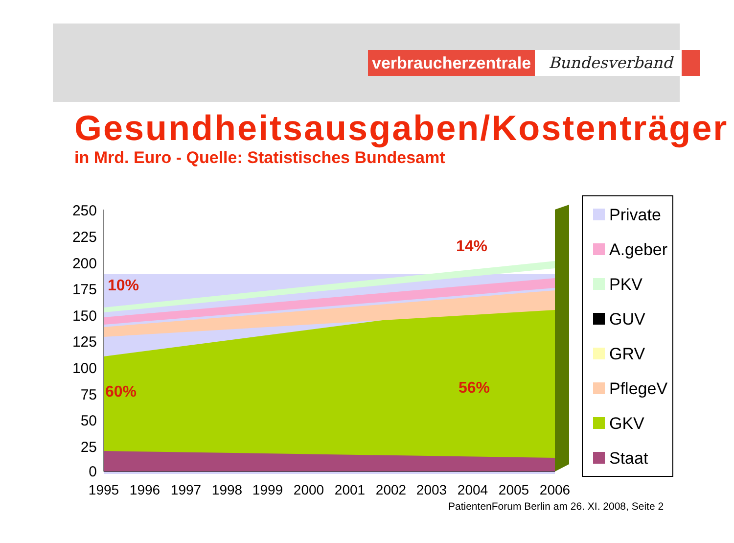verbraucherzentrale
Bundesverband
Gesundheitsausgaben/Kostenträger
in Mrd. Euro - Quelle: Statistisches Bundesamt
250
225
200
175
150
125
100
75
50
25
0
1995
1996
1997
1998
1999
2000
2001
2002
2003
2004
2005
2006
10%
60%
14%
56%
Private
A.geber
PKV
GUV
GRV
PflegeV
GKV
Staat
PatientenForum Berlin am 26. XI. 2008, Seite 2